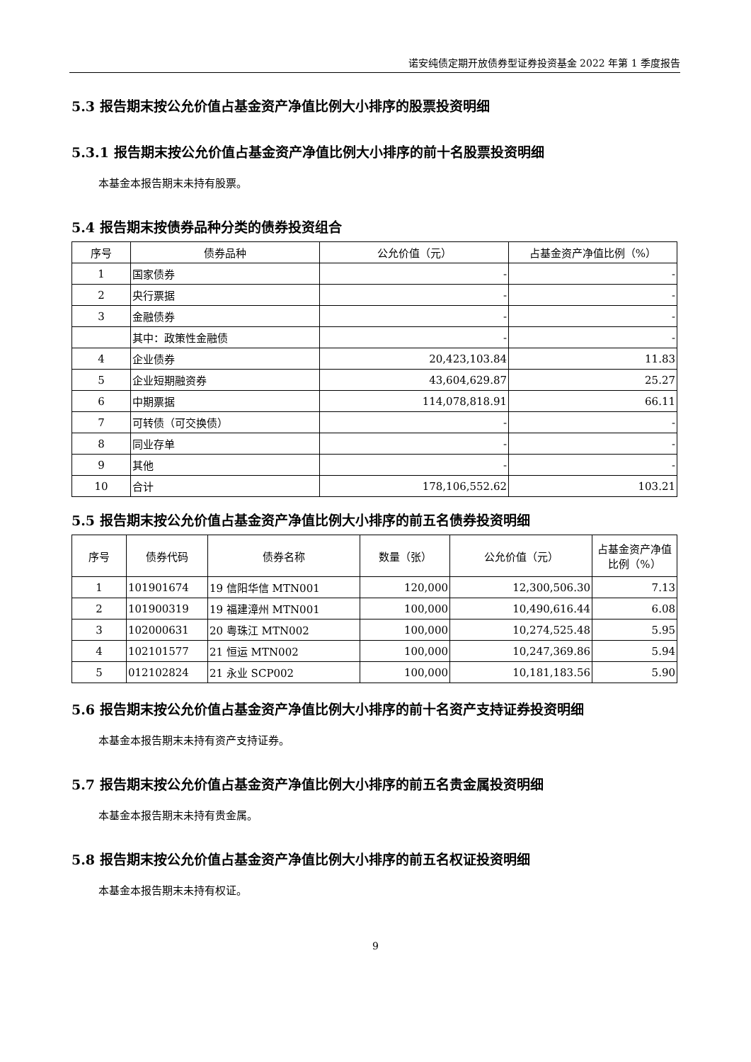诺安纯债定期开放债券型证券投资基金 2022 年第 1 季度报告
5.3 报告期末按公允价值占基金资产净值比例大小排序的股票投资明细
5.3.1 报告期末按公允价值占基金资产净值比例大小排序的前十名股票投资明细
本基金本报告期末未持有股票。
5.4 报告期末按债券品种分类的债券投资组合
| 序号 | 债券品种 | 公允价值（元） | 占基金资产净值比例（%） |
| --- | --- | --- | --- |
| 1 | 国家债券 | - | - |
| 2 | 央行票据 | - | - |
| 3 | 金融债券 | - | - |
| | 其中：政策性金融债 | - | - |
| 4 | 企业债券 | 20,423,103.84 | 11.83 |
| 5 | 企业短期融资券 | 43,604,629.87 | 25.27 |
| 6 | 中期票据 | 114,078,818.91 | 66.11 |
| 7 | 可转债（可交换债） | - | - |
| 8 | 同业存单 | - | - |
| 9 | 其他 | - | - |
| 10 | 合计 | 178,106,552.62 | 103.21 |
5.5 报告期末按公允价值占基金资产净值比例大小排序的前五名债券投资明细
| 序号 | 债券代码 | 债券名称 | 数量（张） | 公允价值（元） | 占基金资产净值比例（%） |
| --- | --- | --- | --- | --- | --- |
| 1 | 101901674 | 19 信阳华信 MTN001 | 120,000 | 12,300,506.30 | 7.13 |
| 2 | 101900319 | 19 福建漳州 MTN001 | 100,000 | 10,490,616.44 | 6.08 |
| 3 | 102000631 | 20 粤珠江 MTN002 | 100,000 | 10,274,525.48 | 5.95 |
| 4 | 102101577 | 21 恒运 MTN002 | 100,000 | 10,247,369.86 | 5.94 |
| 5 | 012102824 | 21 永业 SCP002 | 100,000 | 10,181,183.56 | 5.90 |
5.6 报告期末按公允价值占基金资产净值比例大小排序的前十名资产支持证券投资明细
本基金本报告期末未持有资产支持证券。
5.7 报告期末按公允价值占基金资产净值比例大小排序的前五名贵金属投资明细
本基金本报告期末未持有贵金属。
5.8 报告期末按公允价值占基金资产净值比例大小排序的前五名权证投资明细
本基金本报告期末未持有权证。
9